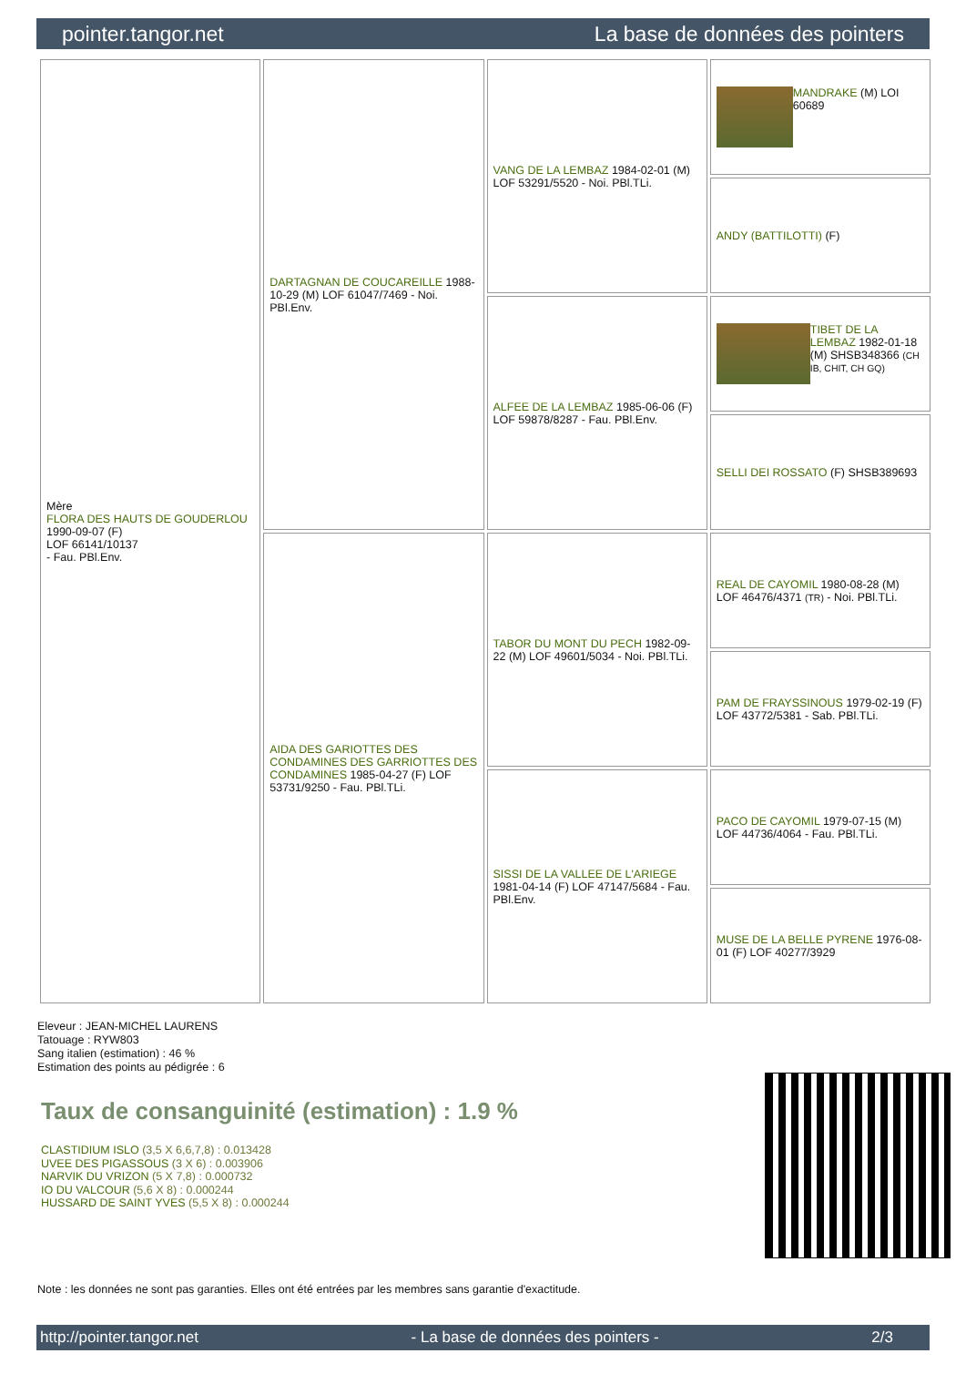pointer.tangor.net La base de données des pointers
| Mère FLORA DES HAUTS DE GOUDERLOU 1990-09-07 (F) LOF 66141/10137 - Fau. PBl.Env. | DARTAGNAN DE COUCAREILLE 1988-10-29 (M) LOF 61047/7469 - Noi. PBl.Env. | VANG DE LA LEMBAZ 1984-02-01 (M) LOF 53291/5520 - Noi. PBl.TLi. | MANDRAKE (M) LOI 60689 |
| | | | ANDY (BATTILOTTI) (F) |
| | | ALFEE DE LA LEMBAZ 1985-06-06 (F) LOF 59878/8287 - Fau. PBl.Env. | TIBET DE LA LEMBAZ 1982-01-18 (M) SHSB348366 (CH IB, CHIT, CH GQ) |
| | | | SELLI DEI ROSSATO (F) SHSB389693 |
| | AIDA DES GARIOTTES DES CONDAMINES DES GARRIOTTES DES CONDAMINES 1985-04-27 (F) LOF 53731/9250 - Fau. PBl.TLi. | TABOR DU MONT DU PECH 1982-09-22 (M) LOF 49601/5034 - Noi. PBl.TLi. | REAL DE CAYOMIL 1980-08-28 (M) LOF 46476/4371 (TR) - Noi. PBl.TLi. |
| | | | PAM DE FRAYSSINOUS 1979-02-19 (F) LOF 43772/5381 - Sab. PBl.TLi. |
| | | SISSI DE LA VALLEE DE L'ARIEGE 1981-04-14 (F) LOF 47147/5684 - Fau. PBl.Env. | PACO DE CAYOMIL 1979-07-15 (M) LOF 44736/4064 - Fau. PBl.TLi. |
| | | | MUSE DE LA BELLE PYRENE 1976-08-01 (F) LOF 40277/3929 |
Eleveur : JEAN-MICHEL LAURENS
Tatouage : RYW803
Sang italien (estimation) : 46 %
Estimation des points au pédigrée : 6
Taux de consanguinité (estimation) : 1.9 %
CLASTIDIUM ISLO (3,5 X 6,6,7,8) : 0.013428
UVEE DES PIGASSOUS (3 X 6) : 0.003906
NARVIK DU VRIZON (5 X 7,8) : 0.000732
IO DU VALCOUR (5,6 X 8) : 0.000244
HUSSARD DE SAINT YVES (5,5 X 8) : 0.000244
Note : les données ne sont pas garanties. Elles ont été entrées par les membres sans garantie d'exactitude.
http://pointer.tangor.net - La base de données des pointers - 2/3